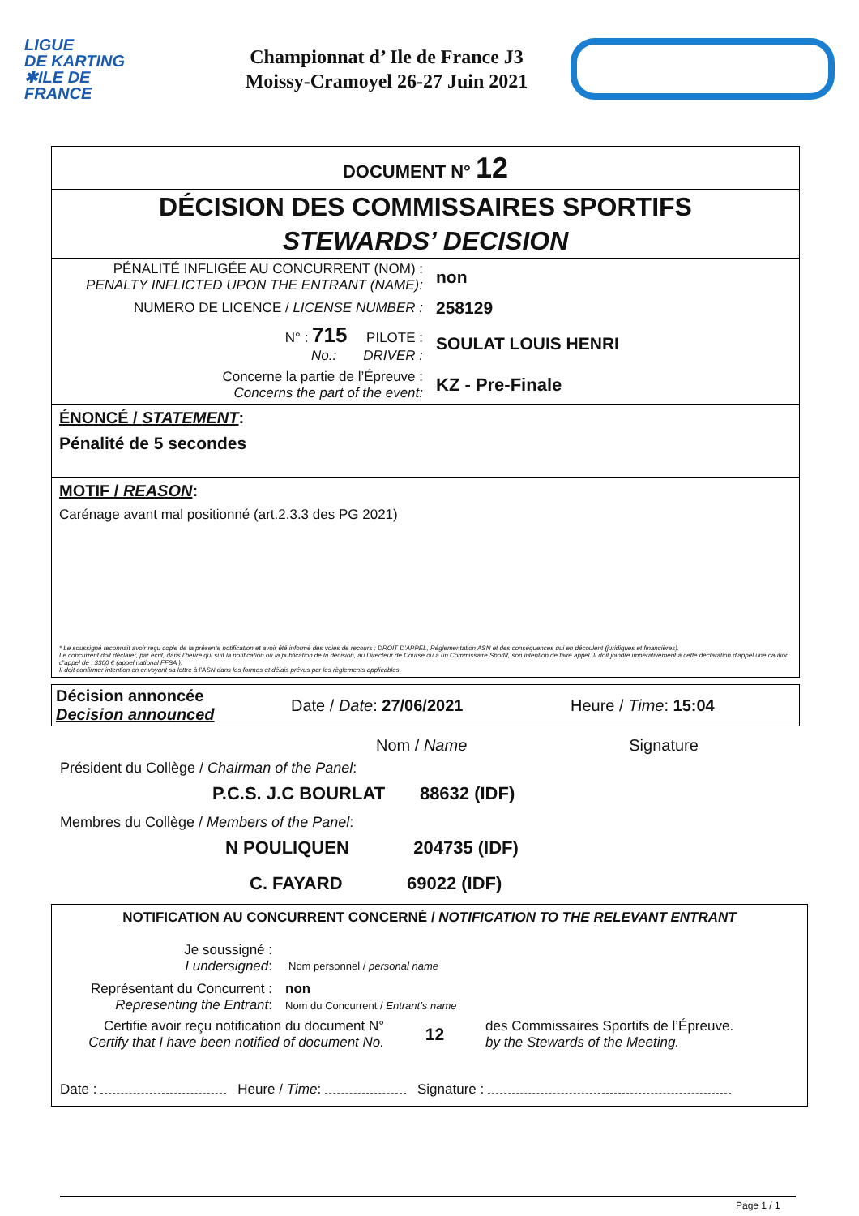LIGUE
DE KARTING
✱ILE DE
FRANCE
Championnat d’ Ile de France J3
Moissy-Cramoyel 26-27 Juin 2021
DOCUMENT N° 12
DÉCISION DES COMMISSAIRES SPORTIFS
STEWARDS’ DECISION
| PÉNALITÉ INFLIGÉE AU CONCURRENT (NOM) : PENALTY INFLICTED UPON THE ENTRANT (NAME): | non |
| NUMERO DE LICENCE / LICENSE NUMBER : | 258129 |
| N° : 715 PILOTE : No.: DRIVER : | SOULAT LOUIS HENRI |
| Concerne la partie de l’Épreuve : Concerns the part of the event: | KZ - Pre-Finale |
ÉNONCÉ / STATEMENT:
Pénalité de 5 secondes
MOTIF / REASON:
Carénage avant mal positionné (art.2.3.3 des PG 2021)
* Le soussigné reconnait avoir reçu copie de la présente notification et avoir été informé des voies de recours : DROIT D’APPEL, Réglementation ASN et des conséquences qui en découlent (juridiques et financières).
Le concurrent doit déclarer, par écrit, dans l’heure qui suit la notification ou la publication de la décision, au Directeur de Course ou à un Commissaire Sportif, son intention de faire appel. Il doit joindre impérativement à cette déclaration d’appel une caution d’appel de : 3300 € (appel national FFSA ).
Il doit confirmer intention en envoyant sa lettre à l’ASN dans les formes et délais prévus par les règlements applicables.
Décision annoncée
Decision announced
Date / Date: 27/06/2021 Heure / Time: 15:04
Nom / Name Signature
Président du Collège / Chairman of the Panel:
P.C.S. J.C BOURLAT 88632 (IDF)
Membres du Collège / Members of the Panel:
N POULIQUEN 204735 (IDF)
C. FAYARD 69022 (IDF)
NOTIFICATION AU CONCURRENT CONCERNÉ / NOTIFICATION TO THE RELEVANT ENTRANT
Je soussigné :
I undersigned:
Nom personnel / personal name
Représentant du Concurrent :
Representing the Entrant:
non
Nom du Concurrent / Entrant’s name
Certifie avoir reçu notification du document N°
Certify that I have been notified of document No.
12
des Commissaires Sportifs de l’Épreuve.
by the Stewards of the Meeting.
Date : Heure / Time: Signature :
Page 1 / 1